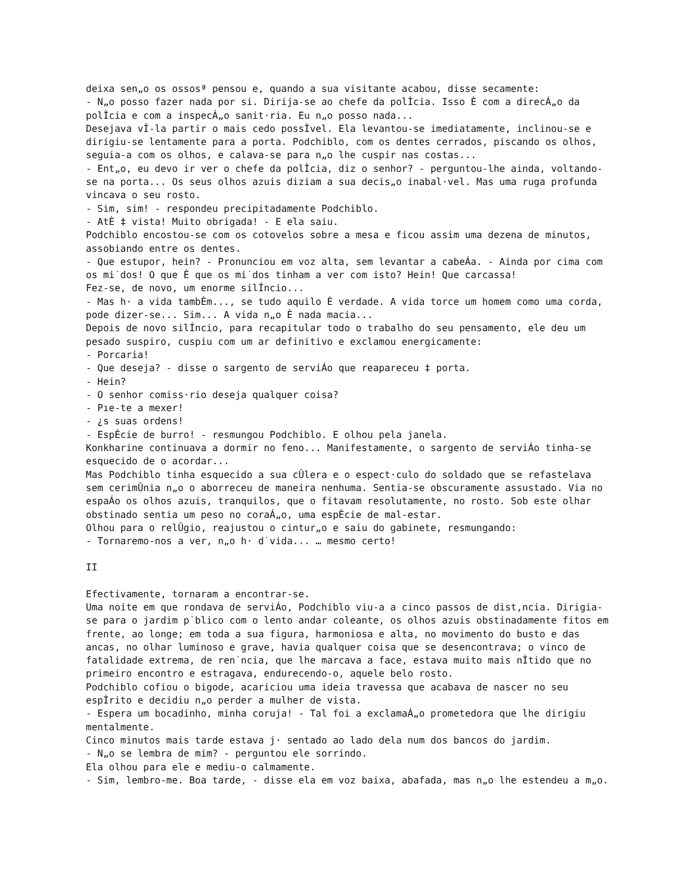deixa sen„o os ossosª pensou e, quando a sua visitante acabou, disse secamente:
- N„o posso fazer nada por si. Dirija-se ao chefe da polÌcia. Isso È com a direcÁ„o da polÌcia e com a inspecÁ„o sanit·ria. Eu n„o posso nada...
Desejava vÍ-la partir o mais cedo possÌvel. Ela levantou-se imediatamente, inclinou-se e dirigiu-se lentamente para a porta. Podchiblo, com os dentes cerrados, piscando os olhos, seguia-a com os olhos, e calava-se para n„o lhe cuspir nas costas...
- Ent„o, eu devo ir ver o chefe da polÌcia, diz o senhor? - perguntou-lhe ainda, voltando-se na porta... Os seus olhos azuis diziam a sua decis„o inabal·vel. Mas uma ruga profunda vincava o seu rosto.
- Sim, sim! - respondeu precipitadamente Podchiblo.
- AtÈ ‡ vista! Muito obrigada! - E ela saiu.
Podchiblo encostou-se com os cotovelos sobre a mesa e ficou assim uma dezena de minutos, assobiando entre os dentes.
- Que estupor, hein? - Pronunciou em voz alta, sem levantar a cabeÁa. - Ainda por cima com os mi˙dos! O que È que os mi˙dos tinham a ver com isto? Hein! Que carcassa!
Fez-se, de novo, um enorme silÍncio...
- Mas h· a vida tambÈm..., se tudo aquilo È verdade. A vida torce um homem como uma corda, pode dizer-se... Sim... A vida n„o È nada macia...
Depois de novo silÍncio, para recapitular todo o trabalho do seu pensamento, ele deu um pesado suspiro, cuspiu com um ar definitivo e exclamou energicamente:
- Porcaria!
- Que deseja? - disse o sargento de serviÁo que reapareceu ‡ porta.
- Hein?
- O senhor comiss·rio deseja qualquer coisa?
- Pıe-te a mexer!
- ¿s suas ordens!
- EspÈcie de burro! - resmungou Podchiblo. E olhou pela janela.
Konkharine continuava a dormir no feno... Manifestamente, o sargento de serviÁo tinha-se esquecido de o acordar...
Mas Podchiblo tinha esquecido a sua cÛlera e o espect·culo do soldado que se refastelava sem cerimÛnia n„o o aborreceu de maneira nenhuma. Sentia-se obscuramente assustado. Via no espaÁo os olhos azuis, tranquilos, que o fitavam resolutamente, no rosto. Sob este olhar obstinado sentia um peso no coraÁ„o, uma espÈcie de mal-estar.
Olhou para o relÛgio, reajustou o cintur„o e saiu do gabinete, resmungando:
- Tornaremo-nos a ver, n„o h· d˙vida... … mesmo certo!
II
Efectivamente, tornaram a encontrar-se.
Uma noite em que rondava de serviÁo, Podchiblo viu-a a cinco passos de dist‚ncia. Dirigia-se para o jardim p˙blico com o lento andar coleante, os olhos azuis obstinadamente fitos em frente, ao longe; em toda a sua figura, harmoniosa e alta, no movimento do busto e das ancas, no olhar luminoso e grave, havia qualquer coisa que se desencontrava; o vinco de fatalidade extrema, de ren˙ncia, que lhe marcava a face, estava muito mais nÌtido que no primeiro encontro e estragava, endurecendo-o, aquele belo rosto.
Podchiblo cofiou o bigode, acariciou uma ideia travessa que acabava de nascer no seu espÌrito e decidiu n„o perder a mulher de vista.
- Espera um bocadinho, minha coruja! - Tal foi a exclamaÁ„o prometedora que lhe dirigiu mentalmente.
Cinco minutos mais tarde estava j· sentado ao lado dela num dos bancos do jardim.
- N„o se lembra de mim? - perguntou ele sorrindo.
Ela olhou para ele e mediu-o calmamente.
- Sim, lembro-me. Boa tarde, - disse ela em voz baixa, abafada, mas n„o lhe estendeu a m„o.